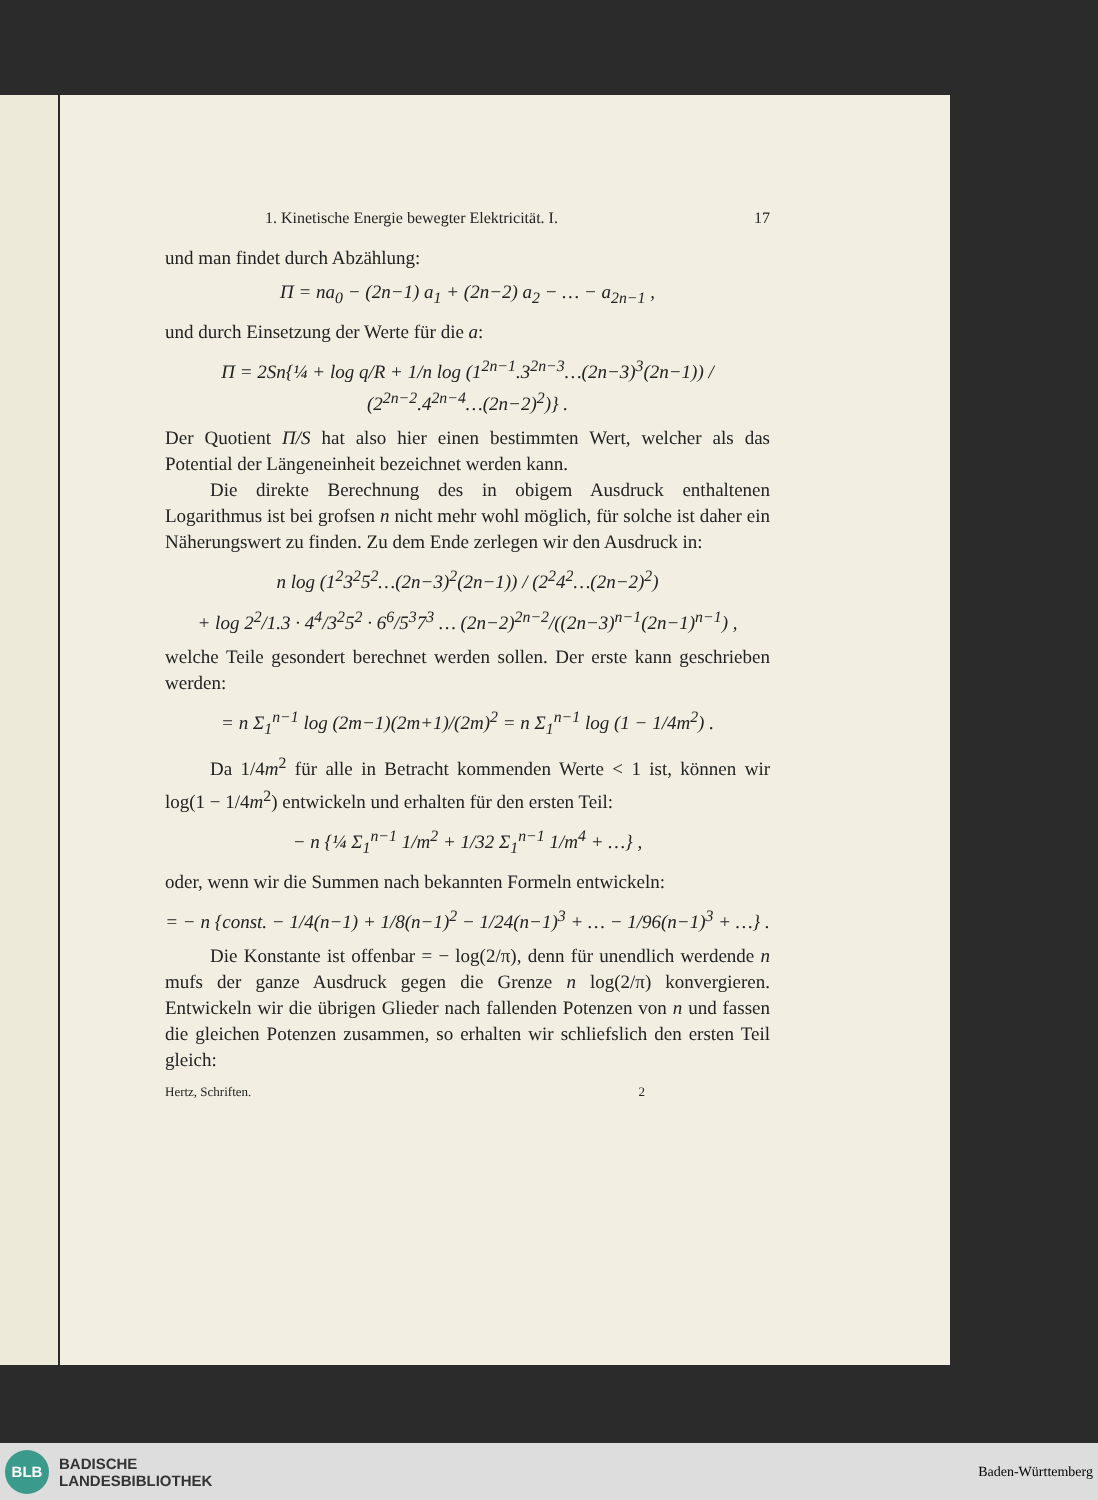1. Kinetische Energie bewegter Elektricität. I. 17
und man findet durch Abzählung:
Π = na<sub>0</sub> − (2n−1) a<sub>1</sub> + (2n−2) a<sub>2</sub> − … − a<sub>2n−1</sub> ,
und durch Einsetzung der Werte für die a:
Π = 2Sn{¼ + log q/R + 1/n log (1<sup>2n−1</sup>.3<sup>2n−3</sup>…(2n−3)<sup>3</sup>(2n−1)) / (2<sup>2n−2</sup>.4<sup>2n−4</sup>…(2n−2)<sup>2</sup>)} .
Der Quotient Π/S hat also hier einen bestimmten Wert, welcher als das Potential der Längeneinheit bezeichnet werden kann.
Die direkte Berechnung des in obigem Ausdruck enthaltenen Logarithmus ist bei grofsen n nicht mehr wohl möglich, für solche ist daher ein Näherungswert zu finden. Zu dem Ende zerlegen wir den Ausdruck in:
n log (1<sup>2</sup>3<sup>2</sup>5<sup>2</sup>…(2n−3)<sup>2</sup>(2n−1)) / (2<sup>2</sup>4<sup>2</sup>…(2n−2)<sup>2</sup>)
+ log 2<sup>2</sup>/1.3 · 4<sup>4</sup>/3<sup>2</sup>5<sup>2</sup> · 6<sup>6</sup>/5<sup>3</sup>7<sup>3</sup> … (2n−2)<sup>2n−2</sup>/((2n−3)<sup>n−1</sup>(2n−1)<sup>n−1</sup>) ,
welche Teile gesondert berechnet werden sollen. Der erste kann geschrieben werden:
= n Σ<sub>1</sub><sup>n−1</sup> log (2m−1)(2m+1)/(2m)<sup>2</sup> = n Σ<sub>1</sub><sup>n−1</sup> log (1 − 1/4m<sup>2</sup>) .
Da 1/4m<sup>2</sup> für alle in Betracht kommenden Werte < 1 ist, können wir log(1 − 1/4m<sup>2</sup>) entwickeln und erhalten für den ersten Teil:
− n {¼ Σ<sub>1</sub><sup>n−1</sup> 1/m<sup>2</sup> + 1/32 Σ<sub>1</sub><sup>n−1</sup> 1/m<sup>4</sup> + …} ,
oder, wenn wir die Summen nach bekannten Formeln entwickeln:
= − n {const. − 1/4(n−1) + 1/8(n−1)<sup>2</sup> − 1/24(n−1)<sup>3</sup> + … − 1/96(n−1)<sup>3</sup> + …} .
Die Konstante ist offenbar = − log(2/π), denn für unendlich werdende n mufs der ganze Ausdruck gegen die Grenze n log(2/π) konvergieren. Entwickeln wir die übrigen Glieder nach fallenden Potenzen von n und fassen die gleichen Potenzen zusammen, so erhalten wir schliefslich den ersten Teil gleich:
Hertz, Schriften. 2
BLB
BADISCHE
LANDESBIBLIOTHEK
Baden-Württemberg